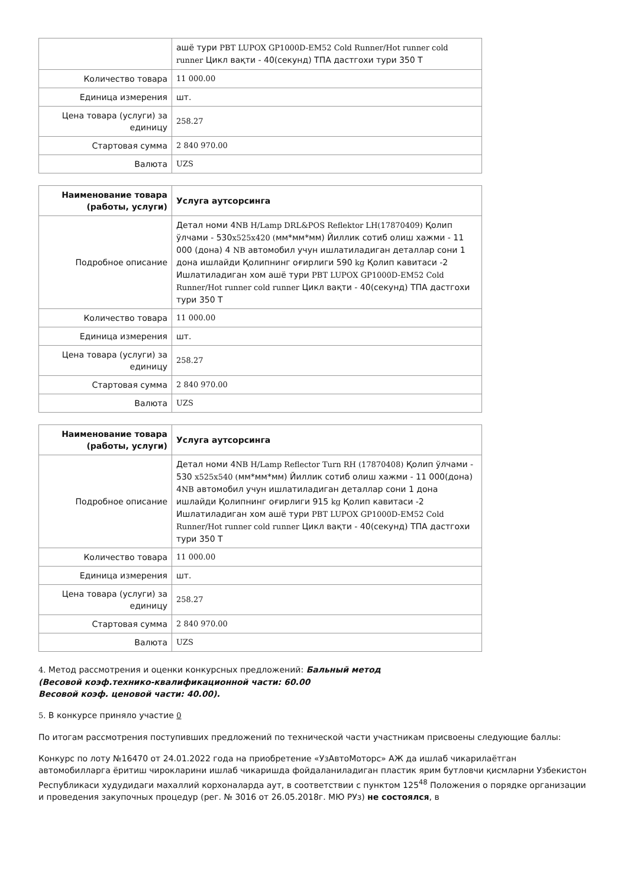| | ашё тури PBT LUPOX GP1000D-EM52 Cold Runner/Hot runner cold runner Цикл вақти - 40(секунд) ТПА дастгохи тури 350 Т |
| Количество товара | 11 000.00 |
| Единица измерения | шт. |
| Цена товара (услуги) за единицу | 258.27 |
| Стартовая сумма | 2 840 970.00 |
| Валюта | UZS |
| Наименование товара (работы, услуги) | Услуга аутсорсинга |
| --- | --- |
| Подробное описание | Детал номи 4 NB H/Lamp DRL&POS Reflektor LH(17870409) Қолип ўлчами - 530 x525x420 ( мм*мм*мм) Йиллик сотиб олиш хажми - 11 000 (дона) 4 NB автомобил учун ишлатиладиган деталлар сони 1 дона ишлайди Қолипнинг оғирлиги 590 kg Қолип кавитаси -2 Ишлатиладиган хом ашё тури PBT LUPOX GP1000D-EM52 Cold Runner/Hot runner cold runner Цикл вақти - 40(секунд) ТПА дастгохи тури 350 Т |
| Количество товара | 11 000.00 |
| Единица измерения | шт. |
| Цена товара (услуги) за единицу | 258.27 |
| Стартовая сумма | 2 840 970.00 |
| Валюта | UZS |
| Наименование товара (работы, услуги) | Услуга аутсорсинга |
| --- | --- |
| Подробное описание | Детал номи 4 NB H/Lamp Reflector Turn RH (17870408) Қолип ўлчами - 530 x525x540 ( мм*мм*мм) Йиллик сотиб олиш хажми - 11 000(дона) 4 NB автомобил учун ишлатиладиган деталлар сони 1 дона ишлайди Қолипнинг оғирлиги 915 kg Қолип кавитаси -2 Ишлатиладиган хом ашё тури PBT LUPOX GP1000D-EM52 Cold Runner/Hot runner cold runner Цикл вақти - 40(секунд) ТПА дастгохи тури 350 Т |
| Количество товара | 11 000.00 |
| Единица измерения | шт. |
| Цена товара (услуги) за единицу | 258.27 |
| Стартовая сумма | 2 840 970.00 |
| Валюта | UZS |
4. Метод рассмотрения и оценки конкурсных предложений: Бальный метод
(Весовой коэф.технико-квалификационной части: 60.00
Весовой коэф. ценовой части: 40.00).
5. В конкурсе приняло участие 0
По итогам рассмотрения поступивших предложений по технической части участникам присвоены следующие баллы:
Конкурс по лоту №16470 от 24.01.2022 года на приобретение «УзАвтоМоторс» АЖ да ишлаб чикарилаётган автомобилларга ёритиш чирокларини ишлаб чикаришда фойдаланиладиган пластик ярим бутловчи қисмларни Узбекистон Республикаси худудидаги махаллий корхоналарда аут, в соответствии с пунктом 125<sup>48</sup> Положения о порядке организации и проведения закупочных процедур (рег. № 3016 от 26.05.2018г. МЮ РУз) не состоялся, в